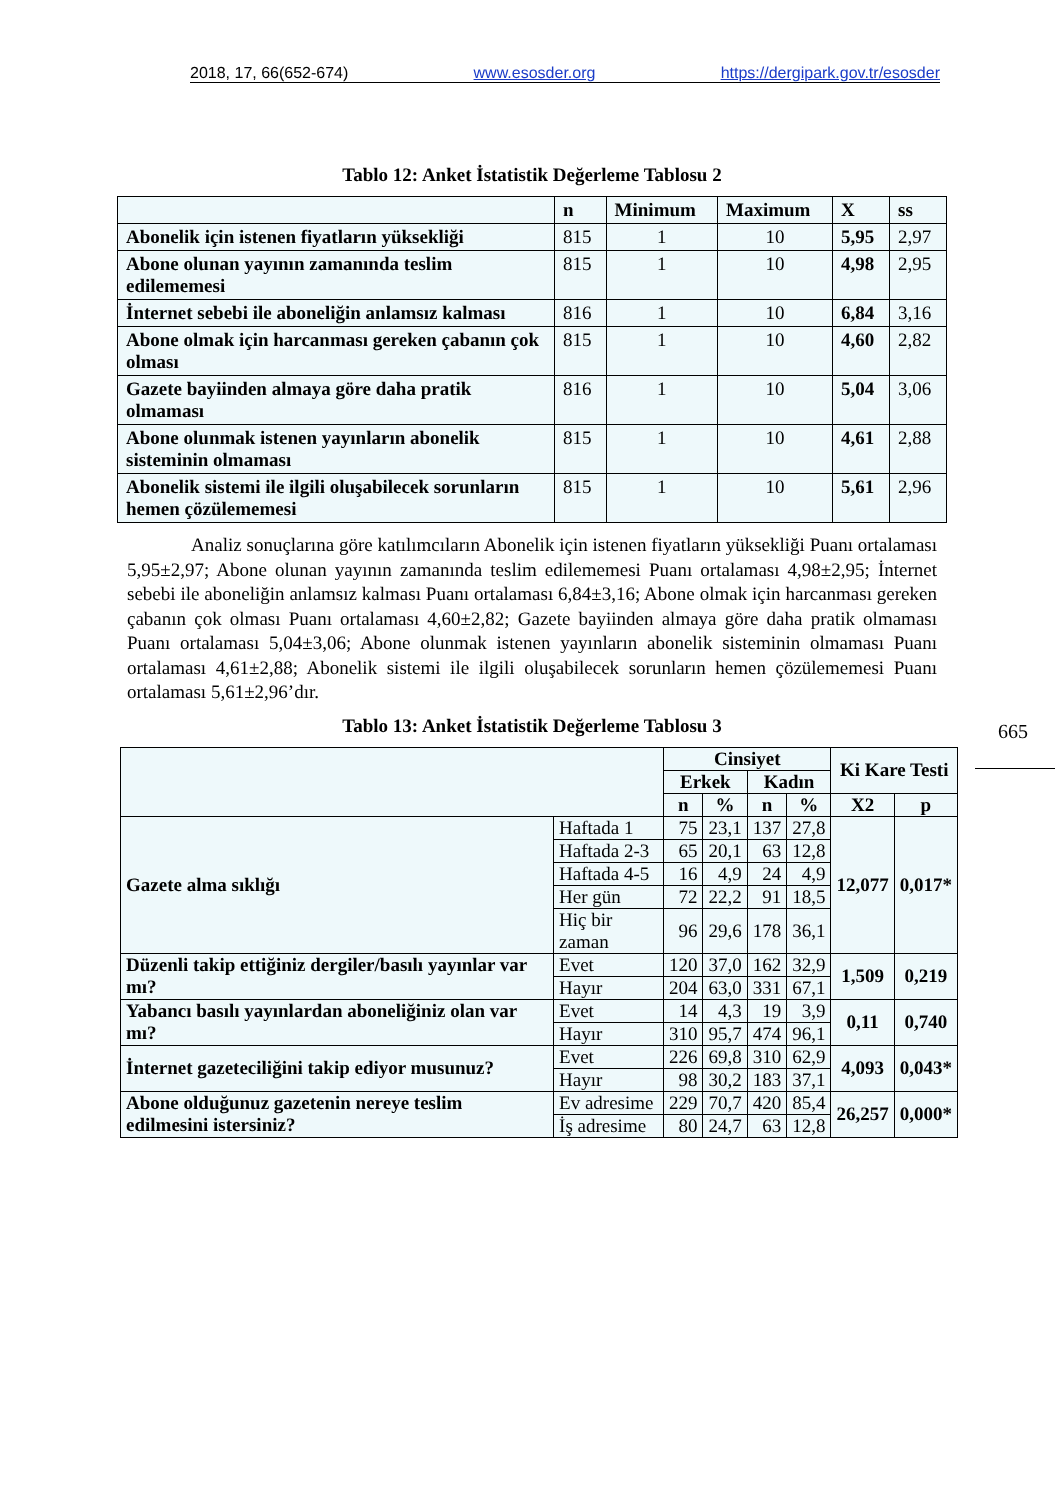2018, 17, 66(652-674) www.esosder.org https://dergipark.gov.tr/esosder
665
Tablo 12: Anket İstatistik Değerleme Tablosu 2
| | n | Minimum | Maximum | X | ss |
| --- | --- | --- | --- | --- | --- |
| Abonelik için istenen fiyatların yüksekliği | 815 | 1 | 10 | 5,95 | 2,97 |
| Abone olunan yayının zamanında teslim edilememesi | 815 | 1 | 10 | 4,98 | 2,95 |
| İnternet sebebi ile aboneliğin anlamsız kalması | 816 | 1 | 10 | 6,84 | 3,16 |
| Abone olmak için harcanması gereken çabanın çok olması | 815 | 1 | 10 | 4,60 | 2,82 |
| Gazete bayiinden almaya göre daha pratik olmaması | 816 | 1 | 10 | 5,04 | 3,06 |
| Abone olunmak istenen yayınların abonelik sisteminin olmaması | 815 | 1 | 10 | 4,61 | 2,88 |
| Abonelik sistemi ile ilgili oluşabilecek sorunların hemen çözülememesi | 815 | 1 | 10 | 5,61 | 2,96 |
Analiz sonuçlarına göre katılımcıların Abonelik için istenen fiyatların yüksekliği Puanı ortalaması 5,95±2,97; Abone olunan yayının zamanında teslim edilememesi Puanı ortalaması 4,98±2,95; İnternet sebebi ile aboneliğin anlamsız kalması Puanı ortalaması 6,84±3,16; Abone olmak için harcanması gereken çabanın çok olması Puanı ortalaması 4,60±2,82; Gazete bayiinden almaya göre daha pratik olmaması Puanı ortalaması 5,04±3,06; Abone olunmak istenen yayınların abonelik sisteminin olmaması Puanı ortalaması 4,61±2,88; Abonelik sistemi ile ilgili oluşabilecek sorunların hemen çözülememesi Puanı ortalaması 5,61±2,96’dır.
Tablo 13: Anket İstatistik Değerleme Tablosu 3
| | | Cinsiyet | | | | Ki Kare Testi | |
| --- | --- | --- | --- | --- | --- | --- | --- |
| | | Erkek | | Kadın | | | |
| | | n | % | n | % | X2 | p |
| Gazete alma sıklığı | Haftada 1 | 75 | 23,1 | 137 | 27,8 | 12,077 | 0,017* |
| | Haftada 2-3 | 65 | 20,1 | 63 | 12,8 | | |
| | Haftada 4-5 | 16 | 4,9 | 24 | 4,9 | | |
| | Her gün | 72 | 22,2 | 91 | 18,5 | | |
| | Hiç bir zaman | 96 | 29,6 | 178 | 36,1 | | |
| Düzenli takip ettiğiniz dergiler/basılı yayınlar var mı? | Evet | 120 | 37,0 | 162 | 32,9 | 1,509 | 0,219 |
| | Hayır | 204 | 63,0 | 331 | 67,1 | | |
| Yabancı basılı yayınlardan aboneliğiniz olan var mı? | Evet | 14 | 4,3 | 19 | 3,9 | 0,11 | 0,740 |
| | Hayır | 310 | 95,7 | 474 | 96,1 | | |
| İnternet gazeteciliğini takip ediyor musunuz? | Evet | 226 | 69,8 | 310 | 62,9 | 4,093 | 0,043* |
| | Hayır | 98 | 30,2 | 183 | 37,1 | | |
| Abone olduğunuz gazetenin nereye teslim edilmesini istersiniz? | Ev adresime | 229 | 70,7 | 420 | 85,4 | 26,257 | 0,000* |
| | İş adresime | 80 | 24,7 | 63 | 12,8 | | |